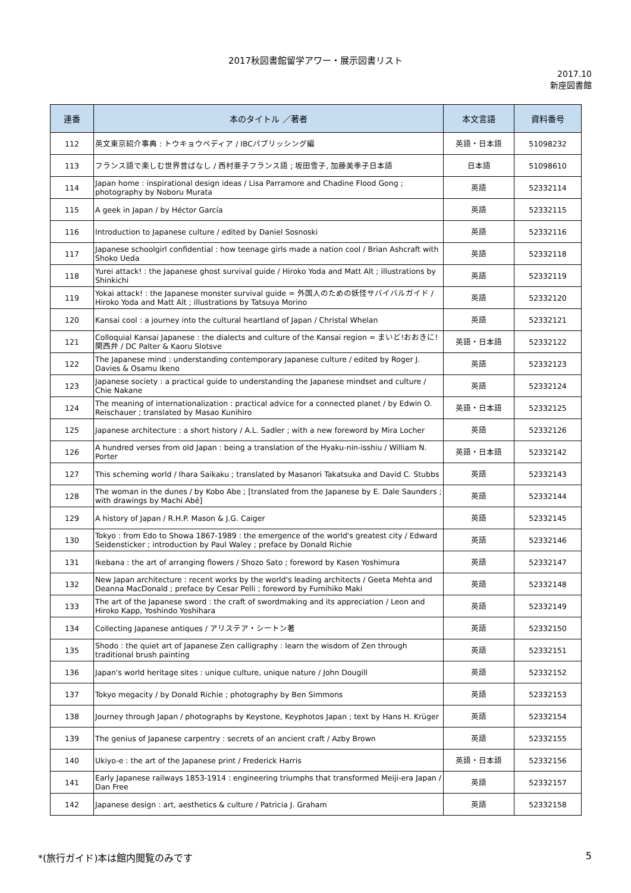2017秋図書館留学アワー・展示図書リスト
2017.10
新座図書館
| 連番 | 本のタイトル ／著者 | 本文言語 | 資料番号 |
| --- | --- | --- | --- |
| 112 | 英文東京紹介事典 : トウキョウペディア / IBCパブリッシング編 | 英語・日本語 | 51098232 |
| 113 | フランス語で楽しむ世界昔ばなし / 西村亜子フランス語 ; 坂田雪子, 加藤美季子日本語 | 日本語 | 51098610 |
| 114 | Japan home : inspirational design ideas / Lisa Parramore and Chadine Flood Gong ; photography by Noboru Murata | 英語 | 52332114 |
| 115 | A geek in Japan / by Héctor García | 英語 | 52332115 |
| 116 | Introduction to Japanese culture / edited by Daniel Sosnoski | 英語 | 52332116 |
| 117 | Japanese schoolgirl confidential : how teenage girls made a nation cool / Brian Ashcraft with Shoko Ueda | 英語 | 52332118 |
| 118 | Yurei attack! : the Japanese ghost survival guide / Hiroko Yoda and Matt Alt ; illustrations by Shinkichi | 英語 | 52332119 |
| 119 | Yokai attack! : the Japanese monster survival guide = 外国人のための妖怪サバイバルガイド / Hiroko Yoda and Matt Alt ; illustrations by Tatsuya Morino | 英語 | 52332120 |
| 120 | Kansai cool : a journey into the cultural heartland of Japan / Christal Whelan | 英語 | 52332121 |
| 121 | Colloquial Kansai Japanese : the dialects and culture of the Kansai region = まいど!おおきに!関西弁 / DC Palter & Kaoru Slotsve | 英語・日本語 | 52332122 |
| 122 | The Japanese mind : understanding contemporary Japanese culture / edited by Roger J. Davies & Osamu Ikeno | 英語 | 52332123 |
| 123 | Japanese society : a practical guide to understanding the Japanese mindset and culture / Chie Nakane | 英語 | 52332124 |
| 124 | The meaning of internationalization : practical advice for a connected planet / by Edwin O. Reischauer ; translated by Masao Kunihiro | 英語・日本語 | 52332125 |
| 125 | Japanese architecture : a short history / A.L. Sadler ; with a new foreword by Mira Locher | 英語 | 52332126 |
| 126 | A hundred verses from old Japan : being a translation of the Hyaku-nin-isshiu / William N. Porter | 英語・日本語 | 52332142 |
| 127 | This scheming world / Ihara Saikaku ; translated by Masanori Takatsuka and David C. Stubbs | 英語 | 52332143 |
| 128 | The woman in the dunes / by Kobo Abe ; [translated from the Japanese by E. Dale Saunders ; with drawings by Machi Abé] | 英語 | 52332144 |
| 129 | A history of Japan / R.H.P. Mason & J.G. Caiger | 英語 | 52332145 |
| 130 | Tokyo : from Edo to Showa 1867-1989 : the emergence of the world's greatest city / Edward Seidensticker ; introduction by Paul Waley ; preface by Donald Richie | 英語 | 52332146 |
| 131 | Ikebana : the art of arranging flowers / Shozo Sato ; foreword by Kasen Yoshimura | 英語 | 52332147 |
| 132 | New Japan architecture : recent works by the world's leading architects / Geeta Mehta and Deanna MacDonald ; preface by Cesar Pelli ; foreword by Fumihiko Maki | 英語 | 52332148 |
| 133 | The art of the Japanese sword : the craft of swordmaking and its appreciation / Leon and Hiroko Kapp, Yoshindo Yoshihara | 英語 | 52332149 |
| 134 | Collecting Japanese antiques / アリステア・シートン著 | 英語 | 52332150 |
| 135 | Shodo : the quiet art of Japanese Zen calligraphy : learn the wisdom of Zen through traditional brush painting | 英語 | 52332151 |
| 136 | Japan's world heritage sites : unique culture, unique nature / John Dougill | 英語 | 52332152 |
| 137 | Tokyo megacity / by Donald Richie ; photography by Ben Simmons | 英語 | 52332153 |
| 138 | Journey through Japan / photographs by Keystone, Keyphotos Japan ; text by Hans H. Krüger | 英語 | 52332154 |
| 139 | The genius of Japanese carpentry : secrets of an ancient craft / Azby Brown | 英語 | 52332155 |
| 140 | Ukiyo-e : the art of the Japanese print / Frederick Harris | 英語・日本語 | 52332156 |
| 141 | Early Japanese railways 1853-1914 : engineering triumphs that transformed Meiji-era Japan / Dan Free | 英語 | 52332157 |
| 142 | Japanese design : art, aesthetics & culture / Patricia J. Graham | 英語 | 52332158 |
*(旅行ガイド)本は館内閲覧のみです 5